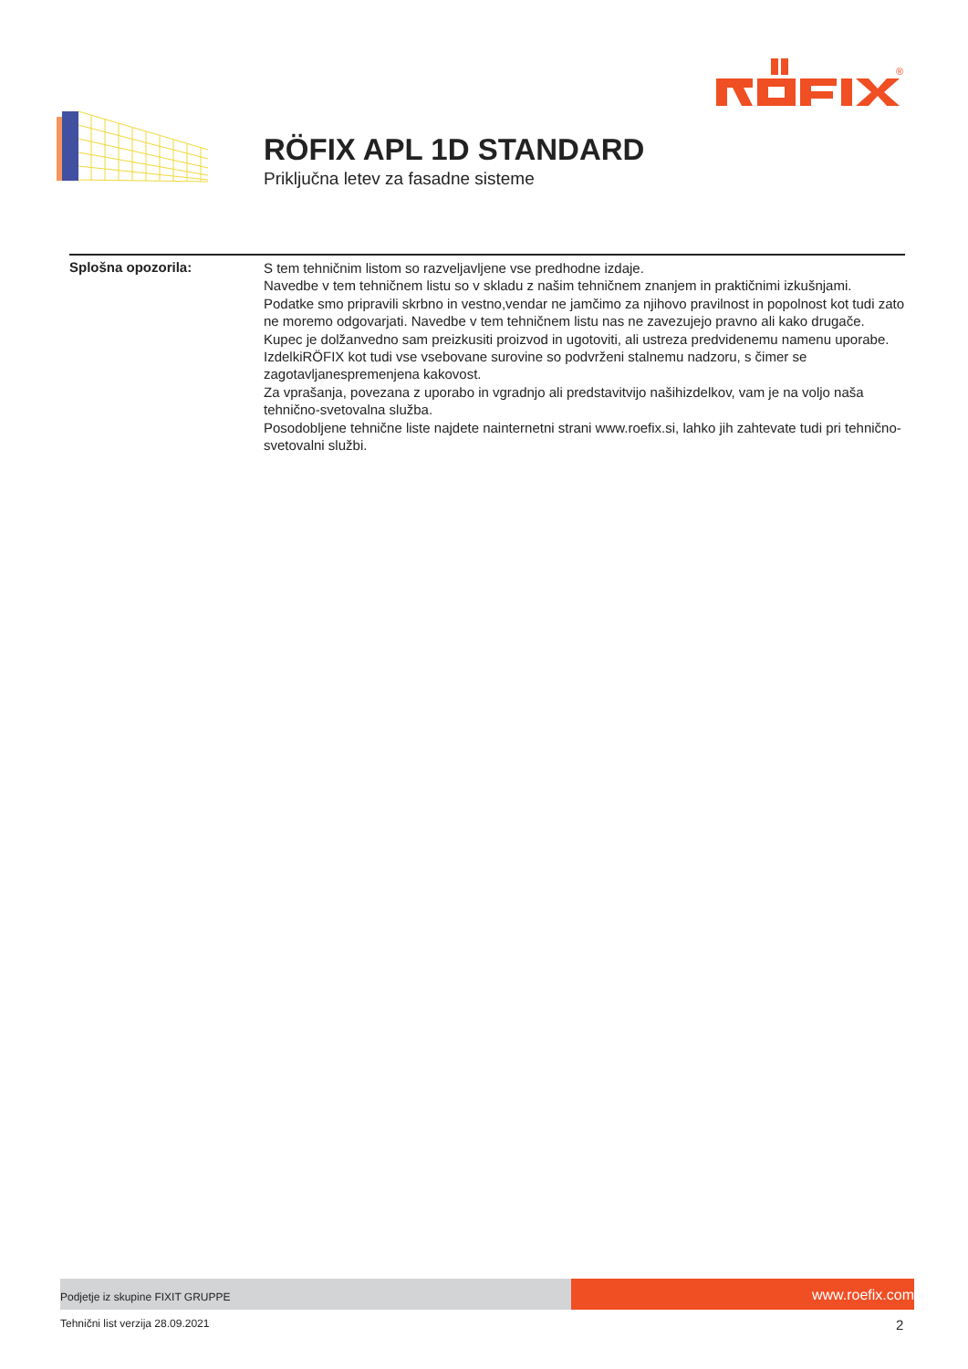®
RÖFIX APL 1D STANDARD
Priključna letev za fasadne sisteme
Splošna opozorila:
S tem tehničnim listom so razveljavljene vse predhodne izdaje.
Navedbe v tem tehničnem listu so v skladu z našim tehničnem znanjem in praktičnimi izkušnjami.
Podatke smo pripravili skrbno in vestno,vendar ne jamčimo za njihovo pravilnost in popolnost kot tudi zato ne moremo odgovarjati. Navedbe v tem tehničnem listu nas ne zavezujejo pravno ali kako drugače. Kupec je dolžanvedno sam preizkusiti proizvod in ugotoviti, ali ustreza predvidenemu namenu uporabe.
IzdelkiRÖFIX kot tudi vse vsebovane surovine so podvrženi stalnemu nadzoru, s čimer se zagotavljanespremenjena kakovost.
Za vprašanja, povezana z uporabo in vgradnjo ali predstavitvijo našihizdelkov, vam je na voljo naša tehnično-svetovalna služba.
Posodobljene tehnične liste najdete nainternetni strani www.roefix.si, lahko jih zahtevate tudi pri tehnično-svetovalni službi.
Podjetje iz skupine FIXIT GRUPPE
www.roefix.com
Tehnični list verzija 28.09.2021
2